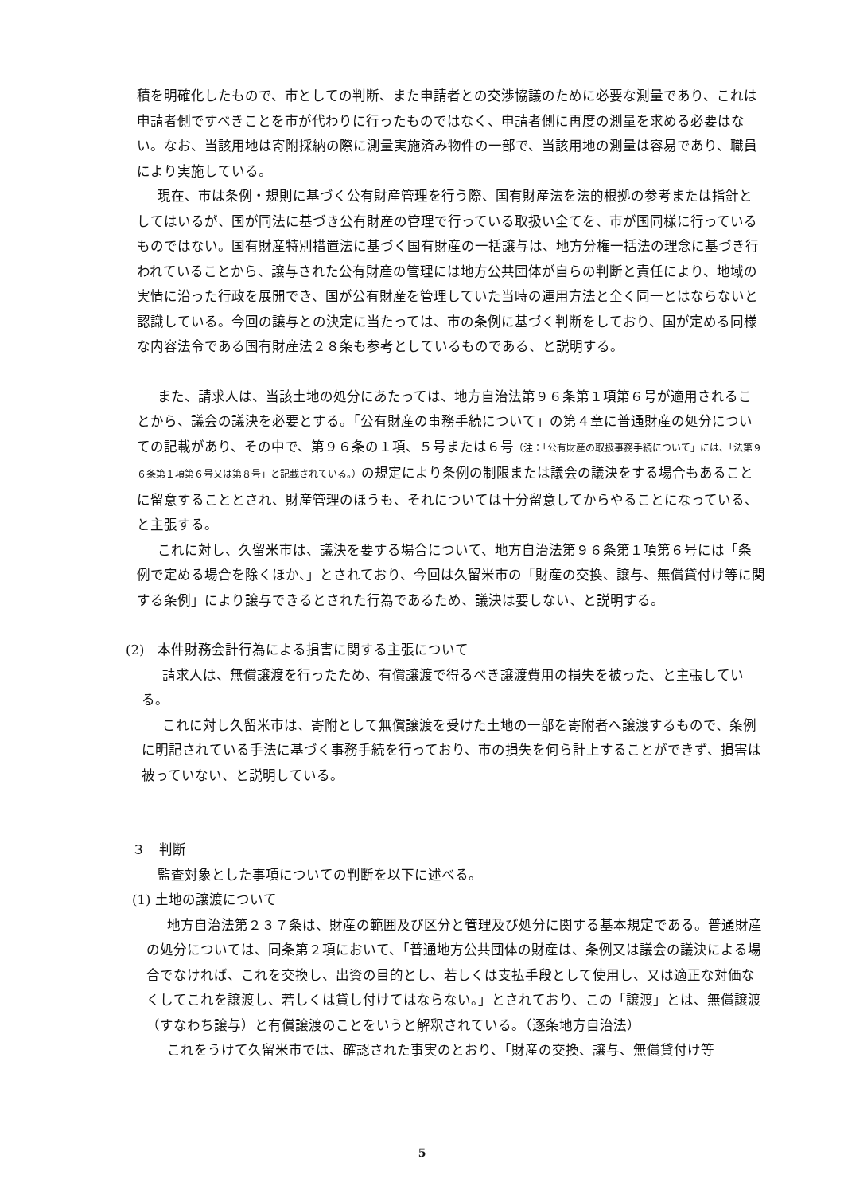積を明確化したもので、市としての判断、また申請者との交渉協議のために必要な測量であり、これは申請者側ですべきことを市が代わりに行ったものではなく、申請者側に再度の測量を求める必要はない。なお、当該用地は寄附採納の際に測量実施済み物件の一部で、当該用地の測量は容易であり、職員により実施している。
現在、市は条例・規則に基づく公有財産管理を行う際、国有財産法を法的根拠の参考または指針としてはいるが、国が同法に基づき公有財産の管理で行っている取扱い全てを、市が国同様に行っているものではない。国有財産特別措置法に基づく国有財産の一括譲与は、地方分権一括法の理念に基づき行われていることから、譲与された公有財産の管理には地方公共団体が自らの判断と責任により、地域の実情に沿った行政を展開でき、国が公有財産を管理していた当時の運用方法と全く同一とはならないと認識している。今回の譲与との決定に当たっては、市の条例に基づく判断をしており、国が定める同様な内容法令である国有財産法２８条も参考としているものである、と説明する。
また、請求人は、当該土地の処分にあたっては、地方自治法第９６条第１項第６号が適用されることから、議会の議決を必要とする。「公有財産の事務手続について」の第４章に普通財産の処分についての記載があり、その中で、第９６条の１項、５号または６号（注：「公有財産の取扱事務手続について」には、「法第９６条第１項第６号又は第８号」と記載されている。）の規定により条例の制限または議会の議決をする場合もあることに留意することとされ、財産管理のほうも、それについては十分留意してからやることになっている、と主張する。
これに対し、久留米市は、議決を要する場合について、地方自治法第９６条第１項第６号には「条例で定める場合を除くほか、」とされており、今回は久留米市の「財産の交換、譲与、無償貸付け等に関する条例」により譲与できるとされた行為であるため、議決は要しない、と説明する。
(2)　本件財務会計行為による損害に関する主張について
請求人は、無償譲渡を行ったため、有償譲渡で得るべき譲渡費用の損失を被った、と主張している。
これに対し久留米市は、寄附として無償譲渡を受けた土地の一部を寄附者へ譲渡するもので、条例に明記されている手法に基づく事務手続を行っており、市の損失を何ら計上することができず、損害は被っていない、と説明している。
３　判断
監査対象とした事項についての判断を以下に述べる。
(1) 土地の譲渡について
地方自治法第２３７条は、財産の範囲及び区分と管理及び処分に関する基本規定である。普通財産の処分については、同条第２項において、「普通地方公共団体の財産は、条例又は議会の議決による場合でなければ、これを交換し、出資の目的とし、若しくは支払手段として使用し、又は適正な対価なくしてこれを譲渡し、若しくは貸し付けてはならない。」とされており、この「譲渡」とは、無償譲渡（すなわち譲与）と有償譲渡のことをいうと解釈されている。（逐条地方自治法）
これをうけて久留米市では、確認された事実のとおり、「財産の交換、譲与、無償貸付け等
5